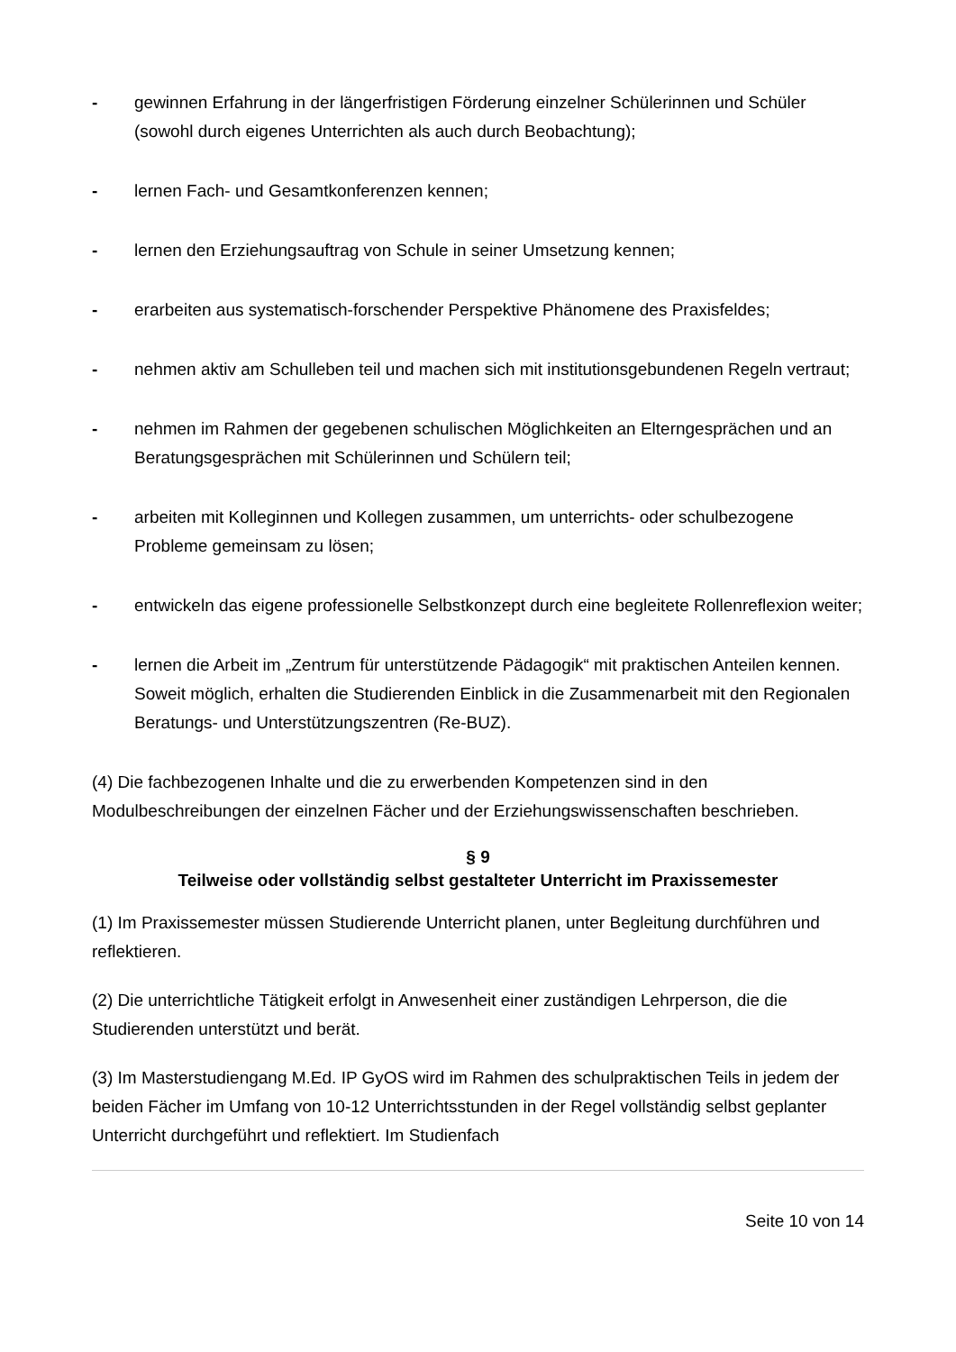- gewinnen Erfahrung in der längerfristigen Förderung einzelner Schülerinnen und Schüler (sowohl durch eigenes Unterrichten als auch durch Beobachtung);
- lernen Fach- und Gesamtkonferenzen kennen;
- lernen den Erziehungsauftrag von Schule in seiner Umsetzung kennen;
- erarbeiten aus systematisch-forschender Perspektive Phänomene des Praxisfeldes;
- nehmen aktiv am Schulleben teil und machen sich mit institutionsgebundenen Regeln vertraut;
- nehmen im Rahmen der gegebenen schulischen Möglichkeiten an Elterngesprächen und an Beratungsgesprächen mit Schülerinnen und Schülern teil;
- arbeiten mit Kolleginnen und Kollegen zusammen, um unterrichts- oder schulbezogene Probleme gemeinsam zu lösen;
- entwickeln das eigene professionelle Selbstkonzept durch eine begleitete Rollenreflexion weiter;
- lernen die Arbeit im „Zentrum für unterstützende Pädagogik“ mit praktischen Anteilen kennen. Soweit möglich, erhalten die Studierenden Einblick in die Zusammenarbeit mit den Regionalen Beratungs- und Unterstützungszentren (Re-BUZ).
(4) Die fachbezogenen Inhalte und die zu erwerbenden Kompetenzen sind in den Modulbeschreibungen der einzelnen Fächer und der Erziehungswissenschaften beschrieben.
§ 9
Teilweise oder vollständig selbst gestalteter Unterricht im Praxissemester
(1) Im Praxissemester müssen Studierende Unterricht planen, unter Begleitung durchführen und reflektieren.
(2) Die unterrichtliche Tätigkeit erfolgt in Anwesenheit einer zuständigen Lehrperson, die die Studierenden unterstützt und berät.
(3) Im Masterstudiengang M.Ed. IP GyOS wird im Rahmen des schulpraktischen Teils in jedem der beiden Fächer im Umfang von 10-12 Unterrichtsstunden in der Regel vollständig selbst geplanter Unterricht durchgeführt und reflektiert. Im Studienfach
Seite 10 von 14